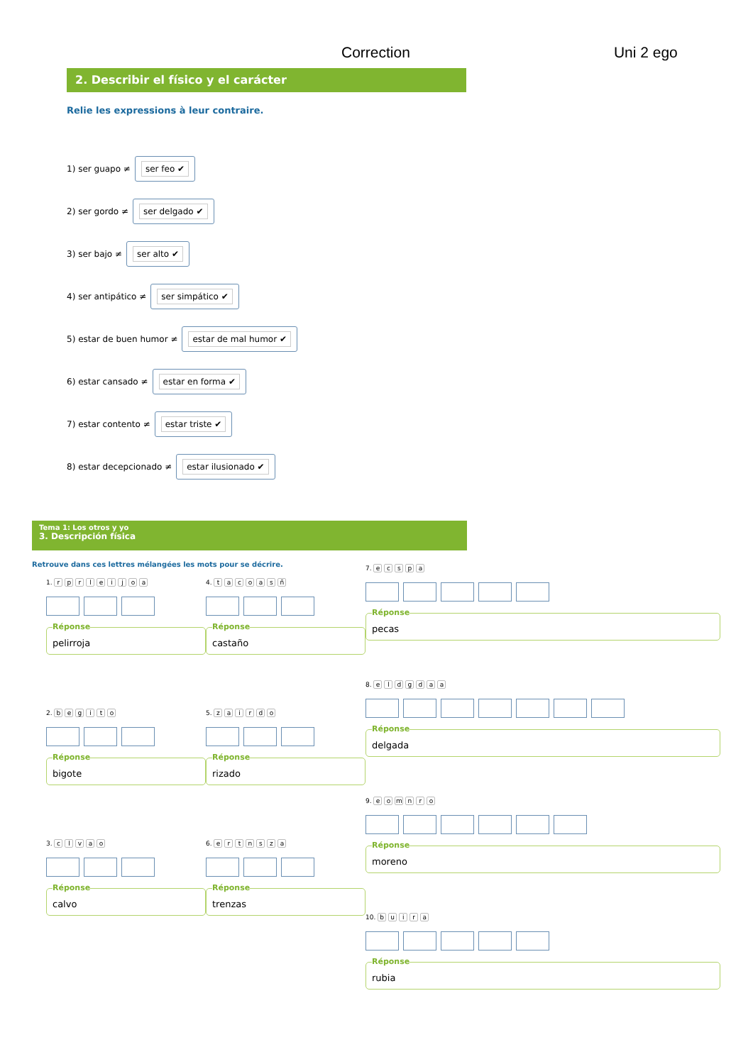Correction Uni 2 ego
2. Describir el físico y el carácter
Relie les expressions à leur contraire.
1) ser guapo ≠
ser feo ✔
2) ser gordo ≠
ser delgado ✔
3) ser bajo ≠
ser alto ✔
4) ser antipático ≠
ser simpático ✔
5) estar de buen humor ≠
estar de mal humor ✔
6) estar cansado ≠
estar en forma ✔
7) estar contento ≠
estar triste ✔
8) estar decepcionado ≠
estar ilusionado ✔
Tema 1: Los otros y yo
3. Descripción física
Retrouve dans ces lettres mélangées les mots pour se décrire.
1. rprleijoa
Réponse
pelirroja
2. begito
Réponse
bigote
3. clvao
Réponse
calvo
4. tacoasñ
Réponse
castaño
5. zairdo
Réponse
rizado
6. ertnsza
Réponse
trenzas
7. ecspa
Réponse
pecas
8. eldgdaa
Réponse
delgada
9. eomnro
Réponse
moreno
10. buira
Réponse
rubia